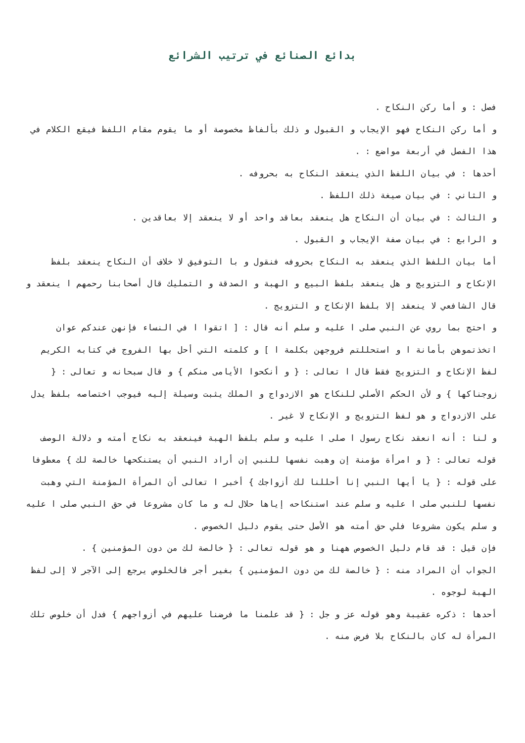بدائع الصنائع في ترتيب الشرائع
فصل : و أما ركن النكاح .
و أما ركن النكاح فهو الإيجاب و القبول و ذلك بألفاظ مخصوصة أو ما يقوم مقام اللفظ فيقع الكلام في هذا الفصل في أربعة مواضع : .
أحدها : في بيان اللفظ الذي ينعقد النكاح به بحروفه .
و الثاني : في بيان صيغة ذلك اللفظ .
و الثالث : في بيان أن النكاح هل ينعقد بعاقد واحد أو لا ينعقد إلا بعاقدين .
و الرابع : في بيان صفة الإيجاب و القبول .
أما بيان اللفظ الذي ينعقد به النكاح بحروفه فنقول و با التوفيق لا خلاف أن النكاح ينعقد بلفظ الإنكاح و التزويج و هل ينعقد بلفظ البيع و الهبة و الصدقة و التمليك قال أصحابنا رحمهم ا ينعقد و قال الشافعي لا ينعقد إلا بلفظ الإنكاح و التزويج .
و احتج بما روي عن النبي صلى ا عليه و سلم أنه قال : [ اتقوا ا في النساء فإنهن عندكم عوان اتخذتموهن بأمانة ا و استحللتم فروجهن بكلمة ا ] و كلمته التي أحل بها الفروج في كتابه الكريم لفظ الإنكاح و التزويج فقط قال ا تعالى : { و أنكحوا الأيامى منكم } و قال سبحانه و تعالى : { زوجناكها } و لأن الحكم الأصلي للنكاح هو الازدواج و الملك يثبت وسيلة إليه فيوجب اختصاصه بلفظ يدل على الازدواج و هو لفظ التزويج و الإنكاح لا غير .
و لنا : أنه انعقد نكاح رسول ا صلى ا عليه و سلم بلفظ الهبة فينعقد به نكاح أمته و دلالة الوصف قوله تعالى : { و امرأة مؤمنة إن وهبت نفسها للنبي إن أراد النبي أن يستنكحها خالصة لك } معطوفا على قوله : { يا أيها النبي إنا أحللنا لك أزواجك } أخبر ا تعالى أن المرأة المؤمنة التي وهبت نفسها للنبي صلى ا عليه و سلم عند استنكاحه إياها حلال له و ما كان مشروعا في حق النبي صلى ا عليه و سلم يكون مشروعا فلي حق أمته هو الأصل حتى يقوم دليل الخصوص .
فإن قيل : قد قام دليل الخصوص ههنا و هو قوله تعالى : { خالصة لك من دون المؤمنين } .
الجواب أن المراد منه : { خالصة لك من دون المؤمنين } بغير أجر فالخلوص يرجع إلى الآجر لا إلى لفظ الهبة لوجوه .
أحدها : ذكره عقيبة وهو قوله عز و جل : { قد علمنا ما فرضنا عليهم في أزواجهم } فدل أن خلوص تلك المرأة له كان بالنكاح بلا فرض منه .